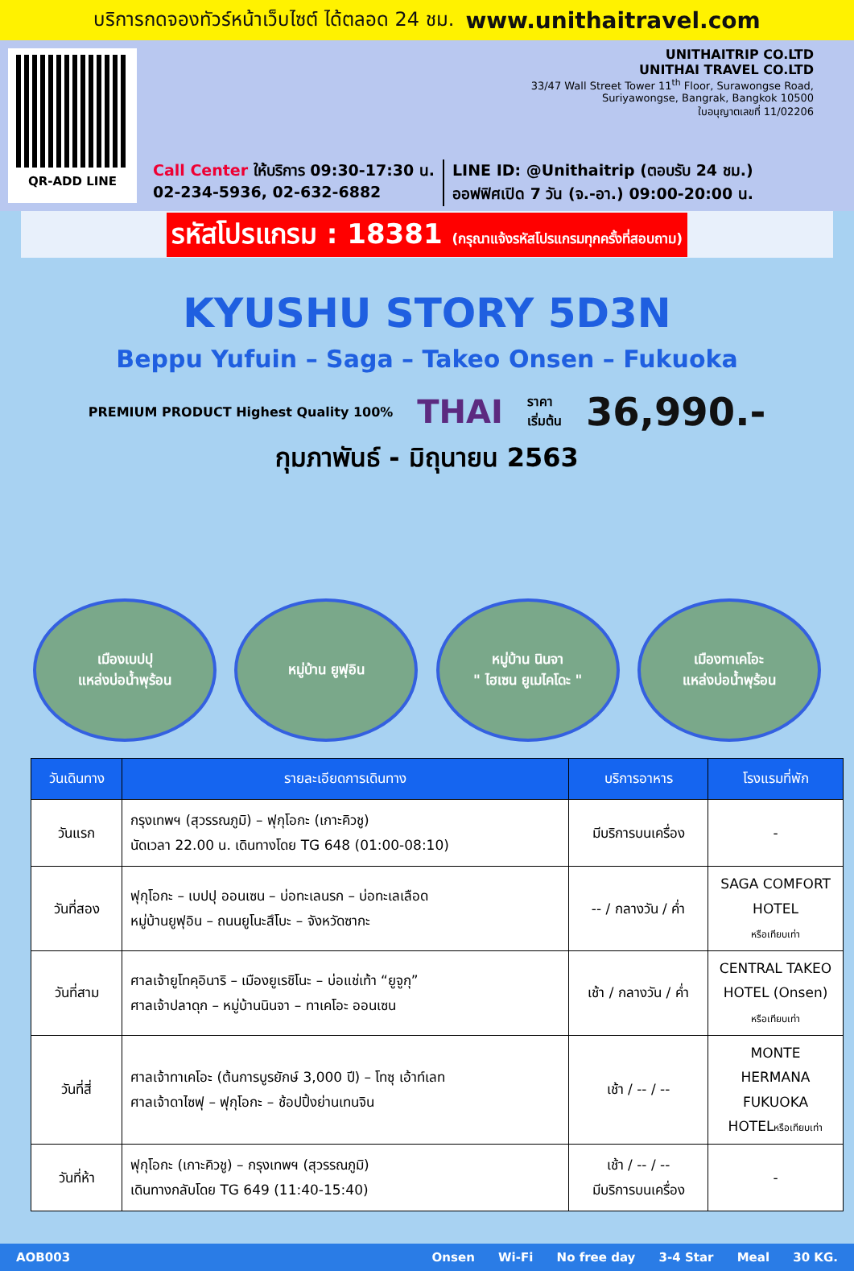บริการกดจองทัวร์หน้าเว็บไซต์ ได้ตลอด 24 ชม. www.unithaitravel.com
QR-ADD LINE UNITHAITRIP CO.LTD
UNITHAI TRAVEL CO.LTD
33/47 Wall Street Tower 11<sup>th</sup> Floor, Surawongse Road,
Suriyawongse, Bangrak, Bangkok 10500
ใบอนุญาตเลขที่ 11/02206
Call Center ให้บริการ 09:30-17:30 น.
02-234-5936, 02-632-6882
LINE ID: @Unithaitrip (ตอบรับ 24 ชม.)
ออฟฟิศเปิด 7 วัน (จ.-อา.) 09:00-20:00 น.
รหัสโปรแกรม : 18381 (กรุณาแจ้งรหัสโปรแกรมทุกครั้งที่สอบถาม)
KYUSHU STORY 5D3N
Beppu Yufuin – Saga – Takeo Onsen – Fukuoka
PREMIUM PRODUCT Highest Quality 100% THAI ราคา
เริ่มต้น 36,990.-
กุมภาพันธ์ - มิถุนายน 2563
เมืองเบปปุ
แหล่งบ่อน้ำพุร้อน
หมู่บ้าน ยูฟุอิน หมู่บ้าน นินจา
" ไฮเซน ยูเมไคโดะ "
เมืองทาเคโอะ
แหล่งบ่อน้ำพุร้อน
| วันเดินทาง | รายละเอียดการเดินทาง | บริการอาหาร | โรงแรมที่พัก |
| --- | --- | --- | --- |
| วันแรก | กรุงเทพฯ (สุวรรณภูมิ) – ฟุกุโอกะ (เกาะคิวชู) นัดเวลา 22.00 น. เดินทางโดย TG 648 (01:00-08:10) | มีบริการบนเครื่อง | - |
| วันที่สอง | ฟุกุโอกะ – เบปปุ ออนเซน – บ่อทะเลนรก – บ่อทะเลเลือด หมู่บ้านยูฟุอิน – ถนนยูโนะสึโบะ – จังหวัดซากะ | -- / กลางวัน / ค่ำ | SAGA COMFORT HOTEL หรือเทียบเท่า |
| วันที่สาม | ศาลเจ้ายูโทคุอินาริ – เมืองยูเรชิโนะ – บ่อแช่เท้า “ยูจูกุ” ศาลเจ้าปลาดุก – หมู่บ้านนินจา – ทาเคโอะ ออนเซน | เช้า / กลางวัน / ค่ำ | CENTRAL TAKEO HOTEL (Onsen) หรือเทียบเท่า |
| วันที่สี่ | ศาลเจ้าทาเคโอะ (ต้นการบูรยักษ์ 3,000 ปี) – โทซุ เอ้าท์เลท ศาลเจ้าดาไซฟุ – ฟุกุโอกะ – ช้อปปิ้งย่านเทนจิน | เช้า / -- / -- | MONTE HERMANA FUKUOKA HOTEL หรือเทียบเท่า |
| วันที่ห้า | ฟุกุโอกะ (เกาะคิวชู) – กรุงเทพฯ (สุวรรณภูมิ) เดินทางกลับโดย TG 649 (11:40-15:40) | เช้า / -- / -- มีบริการบนเครื่อง | - |
AOB003 Onsen Wi-Fi No free day 3-4 Star Meal 30 KG.